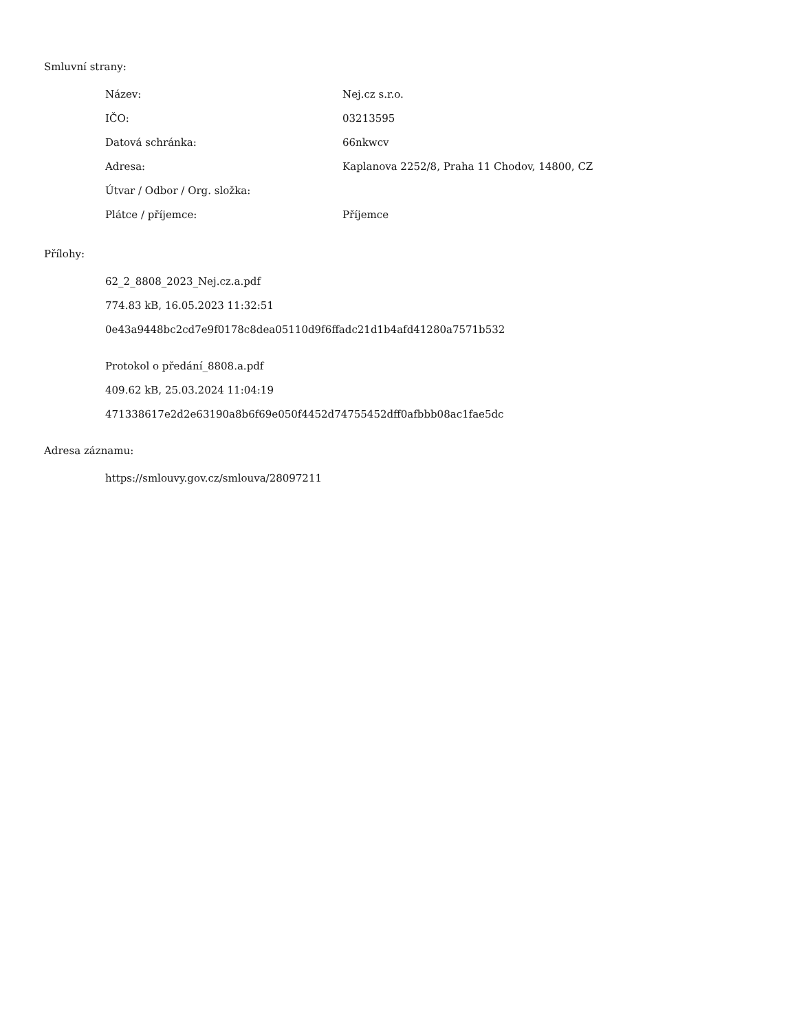Smluvní strany:
| Název: | Nej.cz s.r.o. |
| IČO: | 03213595 |
| Datová schránka: | 66nkwcv |
| Adresa: | Kaplanova 2252/8, Praha 11 Chodov, 14800, CZ |
| Útvar / Odbor / Org. složka: | |
| Plátce / příjemce: | Příjemce |
Přílohy:
62_2_8808_2023_Nej.cz.a.pdf
774.83 kB, 16.05.2023 11:32:51
0e43a9448bc2cd7e9f0178c8dea05110d9f6ffadc21d1b4afd41280a7571b532
Protokol o předání_8808.a.pdf
409.62 kB, 25.03.2024 11:04:19
471338617e2d2e63190a8b6f69e050f4452d74755452dff0afbbb08ac1fae5dc
Adresa záznamu:
https://smlouvy.gov.cz/smlouva/28097211